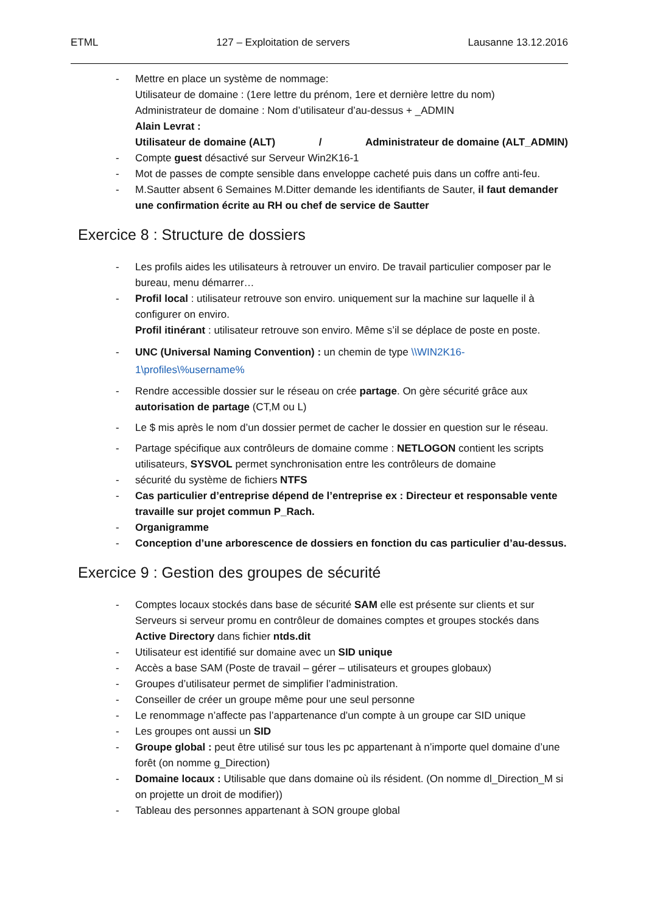ETML 127 – Exploitation de servers Lausanne 13.12.2016
- Mettre en place un système de nommage:
Utilisateur de domaine : (1ere lettre du prénom, 1ere et dernière lettre du nom)
Administrateur de domaine : Nom d’utilisateur d’au-dessus + _ADMIN
Alain Levrat :
Utilisateur de domaine (ALT) / Administrateur de domaine (ALT_ADMIN)
- Compte guest désactivé sur Serveur Win2K16-1
- Mot de passes de compte sensible dans enveloppe cacheté puis dans un coffre anti-feu.
- M.Sautter absent 6 Semaines M.Ditter demande les identifiants de Sauter, il faut demander une confirmation écrite au RH ou chef de service de Sautter
Exercice 8 : Structure de dossiers
- Les profils aides les utilisateurs à retrouver un enviro. De travail particulier composer par le bureau, menu démarrer…
- Profil local : utilisateur retrouve son enviro. uniquement sur la machine sur laquelle il à configurer on enviro.
Profil itinérant : utilisateur retrouve son enviro. Même s’il se déplace de poste en poste.
- UNC (Universal Naming Convention) : un chemin de type \\WIN2K16-1\profiles\%username%
- Rendre accessible dossier sur le réseau on crée partage. On gère sécurité grâce aux autorisation de partage (CT,M ou L)
- Le $ mis après le nom d’un dossier permet de cacher le dossier en question sur le réseau.
- Partage spécifique aux contrôleurs de domaine comme : NETLOGON contient les scripts utilisateurs, SYSVOL permet synchronisation entre les contrôleurs de domaine
- sécurité du système de fichiers NTFS
- Cas particulier d’entreprise dépend de l’entreprise ex : Directeur et responsable vente travaille sur projet commun P_Rach.
- Organigramme
- Conception d’une arborescence de dossiers en fonction du cas particulier d’au-dessus.
Exercice 9 : Gestion des groupes de sécurité
- Comptes locaux stockés dans base de sécurité SAM elle est présente sur clients et sur Serveurs si serveur promu en contrôleur de domaines comptes et groupes stockés dans Active Directory dans fichier ntds.dit
- Utilisateur est identifié sur domaine avec un SID unique
- Accès a base SAM (Poste de travail – gérer – utilisateurs et groupes globaux)
- Groupes d’utilisateur permet de simplifier l’administration.
- Conseiller de créer un groupe même pour une seul personne
- Le renommage n’affecte pas l’appartenance d’un compte à un groupe car SID unique
- Les groupes ont aussi un SID
- Groupe global : peut être utilisé sur tous les pc appartenant à n’importe quel domaine d’une forêt (on nomme g_Direction)
- Domaine locaux : Utilisable que dans domaine où ils résident. (On nomme dl_Direction_M si on projette un droit de modifier))
- Tableau des personnes appartenant à SON groupe global